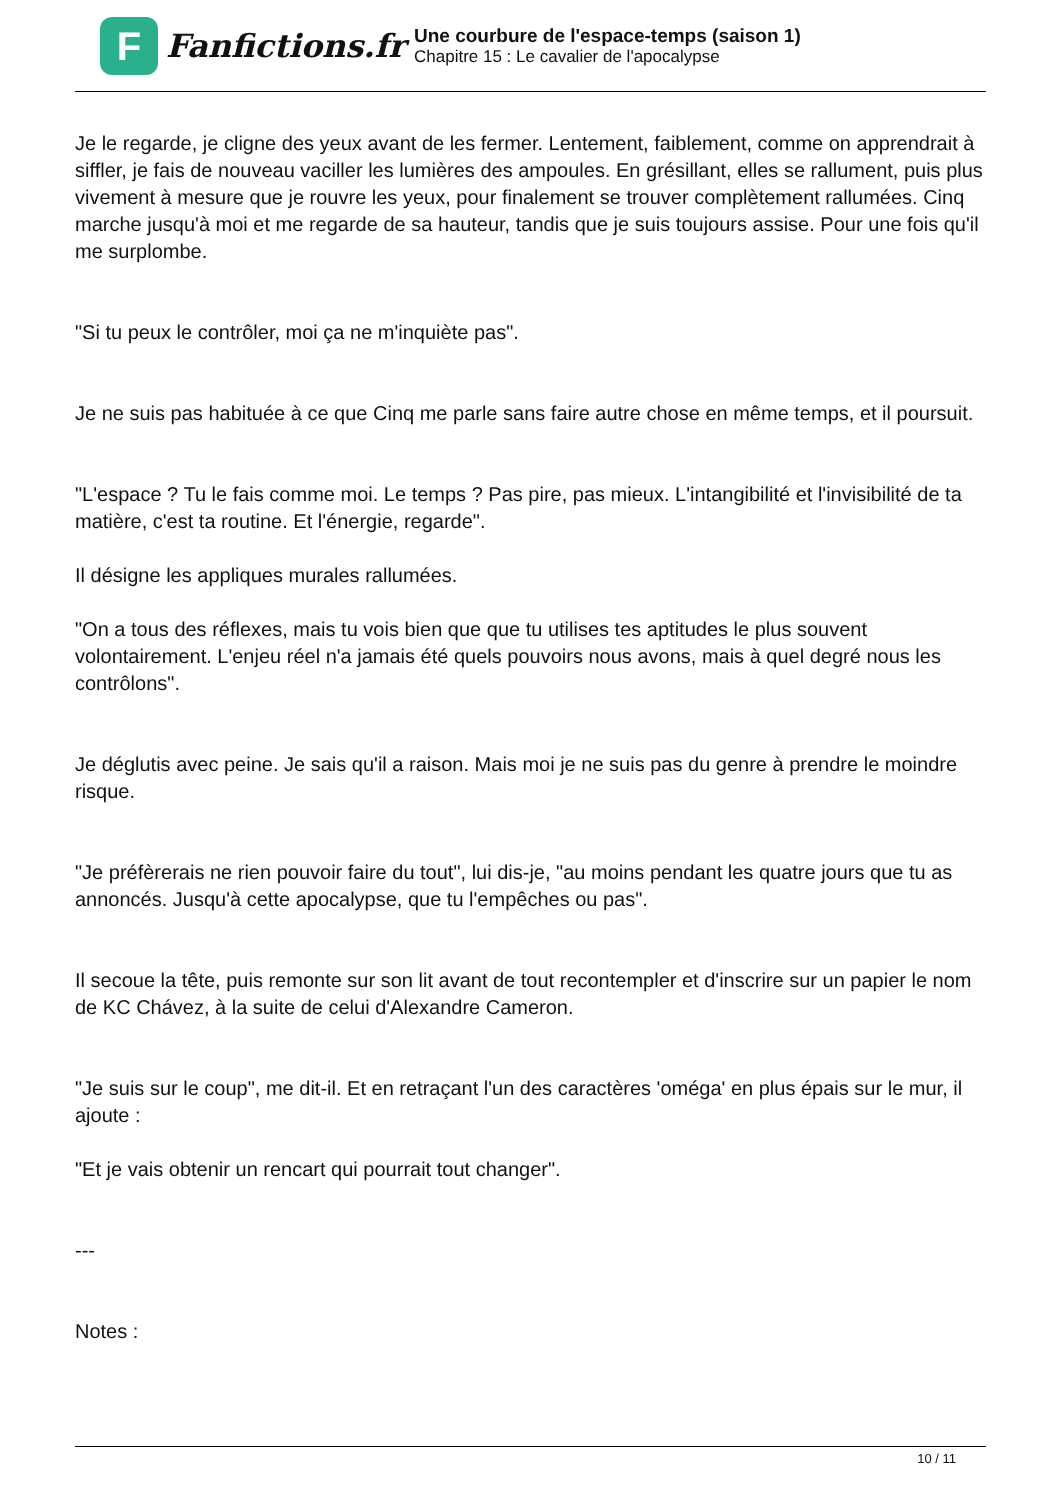F
Fanfictions.fr
Une courbure de l'espace-temps (saison 1)
Chapitre 15 : Le cavalier de l'apocalypse
Je le regarde, je cligne des yeux avant de les fermer. Lentement, faiblement, comme on apprendrait à siffler, je fais de nouveau vaciller les lumières des ampoules. En grésillant, elles se rallument, puis plus vivement à mesure que je rouvre les yeux, pour finalement se trouver complètement rallumées. Cinq marche jusqu'à moi et me regarde de sa hauteur, tandis que je suis toujours assise. Pour une fois qu'il me surplombe.
"Si tu peux le contrôler, moi ça ne m'inquiète pas".
Je ne suis pas habituée à ce que Cinq me parle sans faire autre chose en même temps, et il poursuit.
"L'espace ? Tu le fais comme moi. Le temps ? Pas pire, pas mieux. L'intangibilité et l'invisibilité de ta matière, c'est ta routine. Et l'énergie, regarde".
Il désigne les appliques murales rallumées.
"On a tous des réflexes, mais tu vois bien que que tu utilises tes aptitudes le plus souvent volontairement. L'enjeu réel n'a jamais été quels pouvoirs nous avons, mais à quel degré nous les contrôlons".
Je déglutis avec peine. Je sais qu'il a raison. Mais moi je ne suis pas du genre à prendre le moindre risque.
"Je préfèrerais ne rien pouvoir faire du tout", lui dis-je, "au moins pendant les quatre jours que tu as annoncés. Jusqu'à cette apocalypse, que tu l'empêches ou pas".
Il secoue la tête, puis remonte sur son lit avant de tout recontempler et d'inscrire sur un papier le nom de KC Chávez, à la suite de celui d'Alexandre Cameron.
"Je suis sur le coup", me dit-il. Et en retraçant l'un des caractères 'oméga' en plus épais sur le mur, il ajoute :
"Et je vais obtenir un rencart qui pourrait tout changer".
---
Notes :
10 / 11